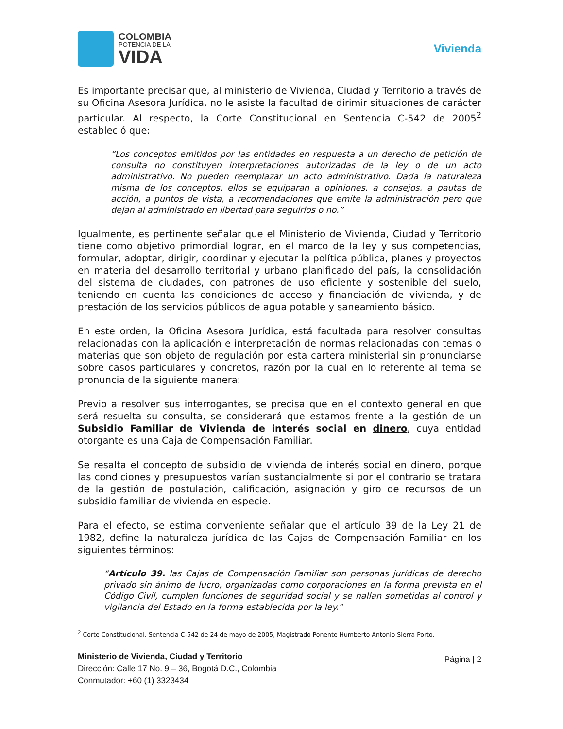COLOMBIA
POTENCIA DE LA
VIDA
Vivienda
Es importante precisar que, al ministerio de Vivienda, Ciudad y Territorio a través de su Oficina Asesora Jurídica, no le asiste la facultad de dirimir situaciones de carácter particular. Al respecto, la Corte Constitucional en Sentencia C-542 de 2005<sup>2</sup> estableció que:
“Los conceptos emitidos por las entidades en respuesta a un derecho de petición de consulta no constituyen interpretaciones autorizadas de la ley o de un acto administrativo. No pueden reemplazar un acto administrativo. Dada la naturaleza misma de los conceptos, ellos se equiparan a opiniones, a consejos, a pautas de acción, a puntos de vista, a recomendaciones que emite la administración pero que dejan al administrado en libertad para seguirlos o no.”
Igualmente, es pertinente señalar que el Ministerio de Vivienda, Ciudad y Territorio tiene como objetivo primordial lograr, en el marco de la ley y sus competencias, formular, adoptar, dirigir, coordinar y ejecutar la política pública, planes y proyectos en materia del desarrollo territorial y urbano planificado del país, la consolidación del sistema de ciudades, con patrones de uso eficiente y sostenible del suelo, teniendo en cuenta las condiciones de acceso y financiación de vivienda, y de prestación de los servicios públicos de agua potable y saneamiento básico.
En este orden, la Oficina Asesora Jurídica, está facultada para resolver consultas relacionadas con la aplicación e interpretación de normas relacionadas con temas o materias que son objeto de regulación por esta cartera ministerial sin pronunciarse sobre casos particulares y concretos, razón por la cual en lo referente al tema se pronuncia de la siguiente manera:
Previo a resolver sus interrogantes, se precisa que en el contexto general en que será resuelta su consulta, se considerará que estamos frente a la gestión de un Subsidio Familiar de Vivienda de interés social en dinero, cuya entidad otorgante es una Caja de Compensación Familiar.
Se resalta el concepto de subsidio de vivienda de interés social en dinero, porque las condiciones y presupuestos varían sustancialmente si por el contrario se tratara de la gestión de postulación, calificación, asignación y giro de recursos de un subsidio familiar de vivienda en especie.
Para el efecto, se estima conveniente señalar que el artículo 39 de la Ley 21 de 1982, define la naturaleza jurídica de las Cajas de Compensación Familiar en los siguientes términos:
“Artículo 39. las Cajas de Compensación Familiar son personas jurídicas de derecho privado sin ánimo de lucro, organizadas como corporaciones en la forma prevista en el Código Civil, cumplen funciones de seguridad social y se hallan sometidas al control y vigilancia del Estado en la forma establecida por la ley.”
<sup>2</sup> Corte Constitucional. Sentencia C-542 de 24 de mayo de 2005, Magistrado Ponente Humberto Antonio Sierra Porto.
Ministerio de Vivienda, Ciudad y Territorio
Dirección: Calle 17 No. 9 – 36, Bogotá D.C., Colombia
Conmutador: +60 (1) 3323434
Página | 2